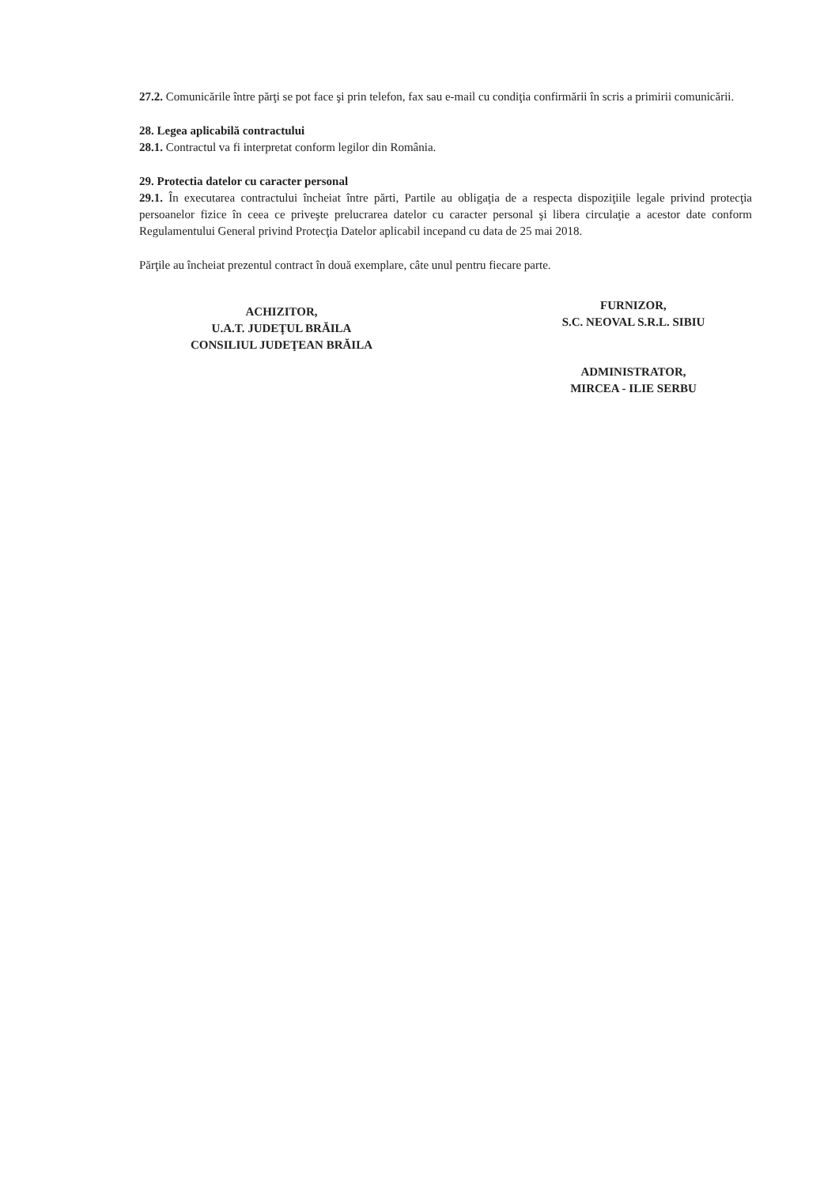27.2. Comunicările între părţi se pot face şi prin telefon, fax sau e-mail cu condiţia confirmării în scris a primirii comunicării.
28. Legea aplicabilă contractului
28.1. Contractul va fi interpretat conform legilor din România.
29. Protectia datelor cu caracter personal
29.1. În executarea contractului încheiat între părti, Partile au obligaţia de a respecta dispoziţiile legale privind protecţia persoanelor fizice în ceea ce priveşte prelucrarea datelor cu caracter personal şi libera circulaţie a acestor date conform Regulamentului General privind Protecţia Datelor aplicabil incepand cu data de 25 mai 2018.
Părţile au încheiat prezentul contract în două exemplare, câte unul pentru fiecare parte.
ACHIZITOR,
U.A.T. JUDEŢUL BRĂILA
CONSILIUL JUDEŢEAN BRĂILA
FURNIZOR,
S.C. NEOVAL S.R.L. SIBIU
ADMINISTRATOR,
MIRCEA - ILIE SERBU